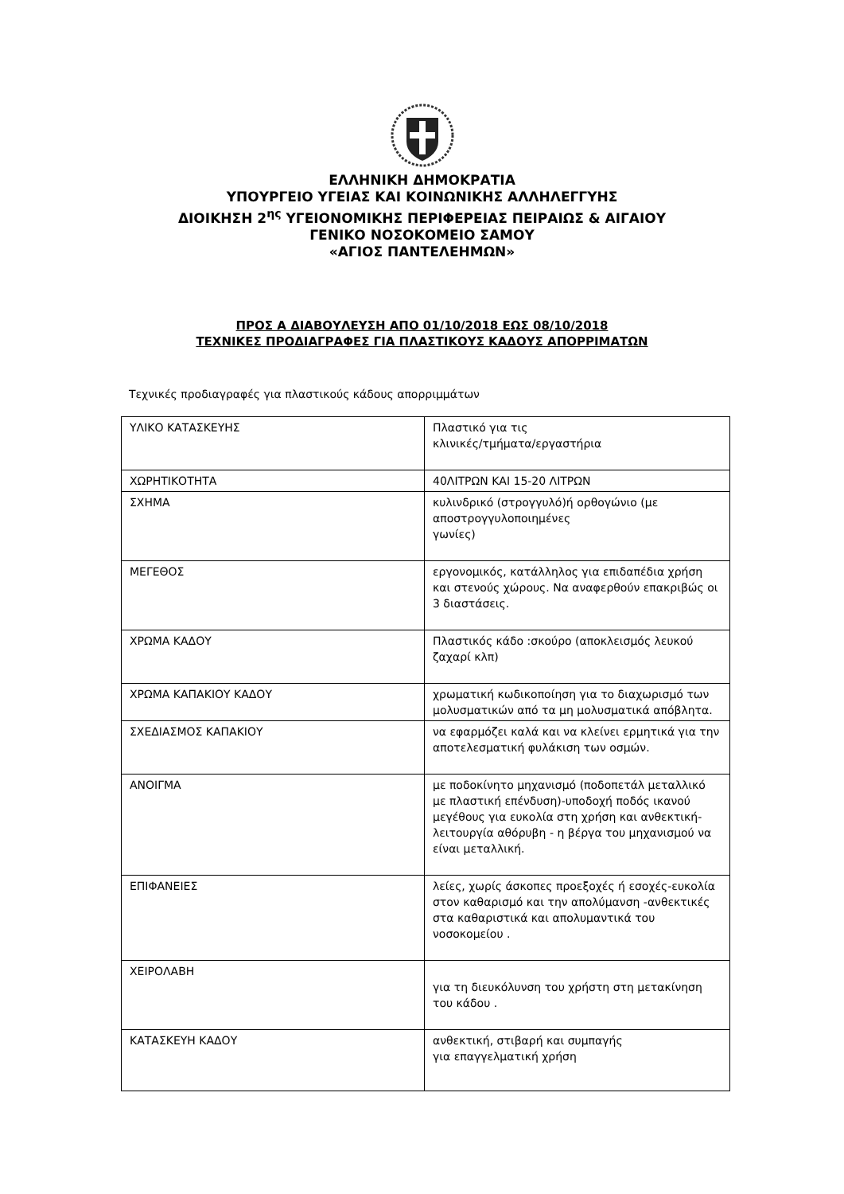ΕΛΛΗΝΙΚΗ ΔΗΜΟΚΡΑΤΙΑ
ΥΠΟΥΡΓΕΙΟ ΥΓΕΙΑΣ ΚΑΙ ΚΟΙΝΩΝΙΚΗΣ ΑΛΛΗΛΕΓΓΥΗΣ
ΔΙΟΙΚΗΣΗ 2<sup>ης</sup> ΥΓΕΙΟΝΟΜΙΚΗΣ ΠΕΡΙΦΕΡΕΙΑΣ ΠΕΙΡΑΙΩΣ & ΑΙΓΑΙΟΥ
ΓΕΝΙΚΟ ΝΟΣΟΚΟΜΕΙΟ ΣΑΜΟΥ
«ΑΓΙΟΣ ΠΑΝΤΕΛΕΗΜΩΝ»
ΠΡΟΣ Α ΔΙΑΒΟΥΛΕΥΣΗ ΑΠΟ 01/10/2018 ΕΩΣ 08/10/2018
ΤΕΧΝΙΚΕΣ ΠΡΟΔΙΑΓΡΑΦΕΣ ΓΙΑ ΠΛΑΣΤΙΚΟΥΣ ΚΑΔΟΥΣ ΑΠΟΡΡΙΜΑΤΩΝ
Τεχνικές προδιαγραφές για πλαστικούς κάδους απορριμμάτων
| ΥΛΙΚΟ ΚΑΤΑΣΚΕΥΗΣ | Πλαστικό για τις κλινικές/τμήματα/εργαστήρια |
| ΧΩΡΗΤΙΚΟΤΗΤΑ | 40ΛΙΤΡΩΝ ΚΑΙ 15-20 ΛΙΤΡΩΝ |
| ΣΧΗΜΑ | κυλινδρικό (στρογγυλό)ή ορθογώνιο (με αποστρογγυλοποιημένες γωνίες) |
| ΜΕΓΕΘΟΣ | εργονομικός, κατάλληλος για επιδαπέδια χρήση και στενούς χώρους. Να αναφερθούν επακριβώς οι 3 διαστάσεις. |
| ΧΡΩΜΑ ΚΑΔΟΥ | Πλαστικός κάδο :σκούρο (αποκλεισμός λευκού ζαχαρί κλπ) |
| ΧΡΩΜΑ ΚΑΠΑΚΙΟΥ ΚΑΔΟΥ | χρωματική κωδικοποίηση για το διαχωρισμό των μολυσματικών από τα μη μολυσματικά απόβλητα. |
| ΣΧΕΔΙΑΣΜΟΣ ΚΑΠΑΚΙΟΥ | να εφαρμόζει καλά και να κλείνει ερμητικά για την αποτελεσματική φυλάκιση των οσμών. |
| ΑΝΟΙΓΜΑ | με ποδοκίνητο μηχανισμό (ποδοπετάλ μεταλλικό με πλαστική επένδυση)-υποδοχή ποδός ικανού μεγέθους για ευκολία στη χρήση και ανθεκτική-λειτουργία αθόρυβη - η βέργα του μηχανισμού να είναι μεταλλική. |
| ΕΠΙΦΑΝΕΙΕΣ | λείες, χωρίς άσκοπες προεξοχές ή εσοχές-ευκολία στον καθαρισμό και την απολύμανση -ανθεκτικές στα καθαριστικά και απολυμαντικά του νοσοκομείου . |
| ΧΕΙΡΟΛΑΒΗ | για τη διευκόλυνση του χρήστη στη μετακίνηση του κάδου . |
| ΚΑΤΑΣΚΕΥΗ ΚΑΔΟΥ | ανθεκτική, στιβαρή και συμπαγής για επαγγελματική χρήση |